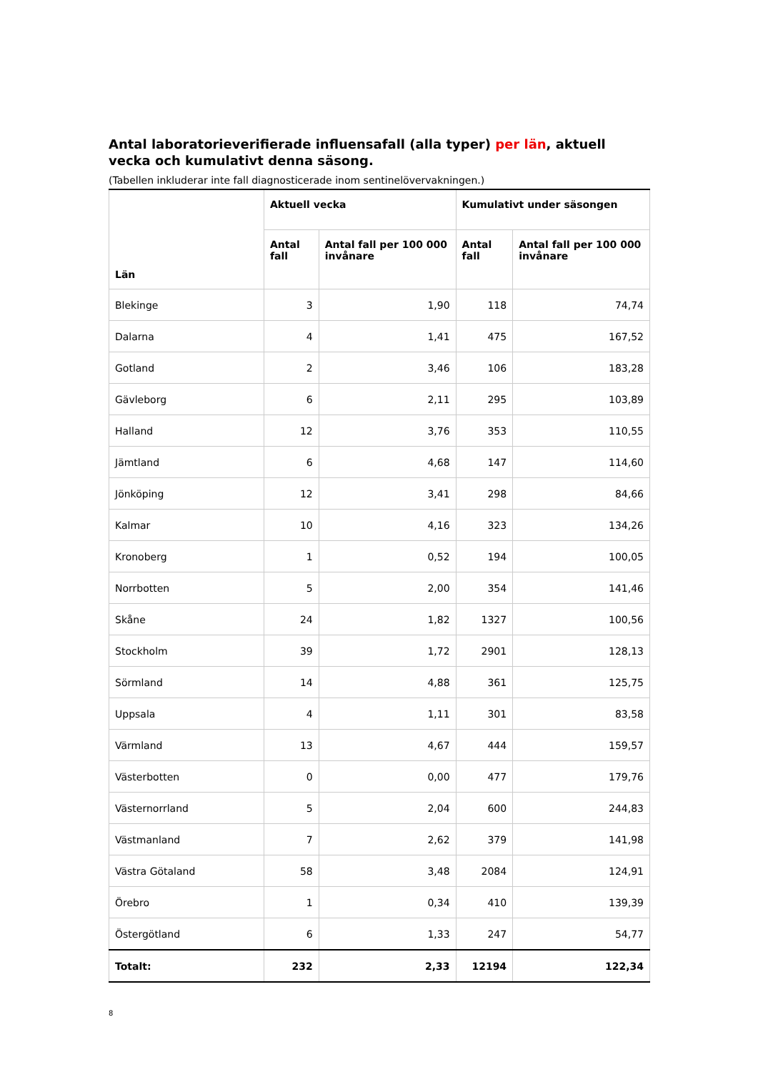Antal laboratorieverifierade influensafall (alla typer) per län, aktuell vecka och kumulativt denna säsong.
(Tabellen inkluderar inte fall diagnosticerade inom sentinelövervakningen.)
| Län | Aktuell vecka | | Kumulativt under säsongen | |
| --- | --- | --- | --- | --- |
| | Antal fall | Antal fall per 100 000 invånare | Antal fall | Antal fall per 100 000 invånare |
| Blekinge | 3 | 1,90 | 118 | 74,74 |
| Dalarna | 4 | 1,41 | 475 | 167,52 |
| Gotland | 2 | 3,46 | 106 | 183,28 |
| Gävleborg | 6 | 2,11 | 295 | 103,89 |
| Halland | 12 | 3,76 | 353 | 110,55 |
| Jämtland | 6 | 4,68 | 147 | 114,60 |
| Jönköping | 12 | 3,41 | 298 | 84,66 |
| Kalmar | 10 | 4,16 | 323 | 134,26 |
| Kronoberg | 1 | 0,52 | 194 | 100,05 |
| Norrbotten | 5 | 2,00 | 354 | 141,46 |
| Skåne | 24 | 1,82 | 1327 | 100,56 |
| Stockholm | 39 | 1,72 | 2901 | 128,13 |
| Sörmland | 14 | 4,88 | 361 | 125,75 |
| Uppsala | 4 | 1,11 | 301 | 83,58 |
| Värmland | 13 | 4,67 | 444 | 159,57 |
| Västerbotten | 0 | 0,00 | 477 | 179,76 |
| Västernorrland | 5 | 2,04 | 600 | 244,83 |
| Västmanland | 7 | 2,62 | 379 | 141,98 |
| Västra Götaland | 58 | 3,48 | 2084 | 124,91 |
| Örebro | 1 | 0,34 | 410 | 139,39 |
| Östergötland | 6 | 1,33 | 247 | 54,77 |
| Totalt: | 232 | 2,33 | 12194 | 122,34 |
8